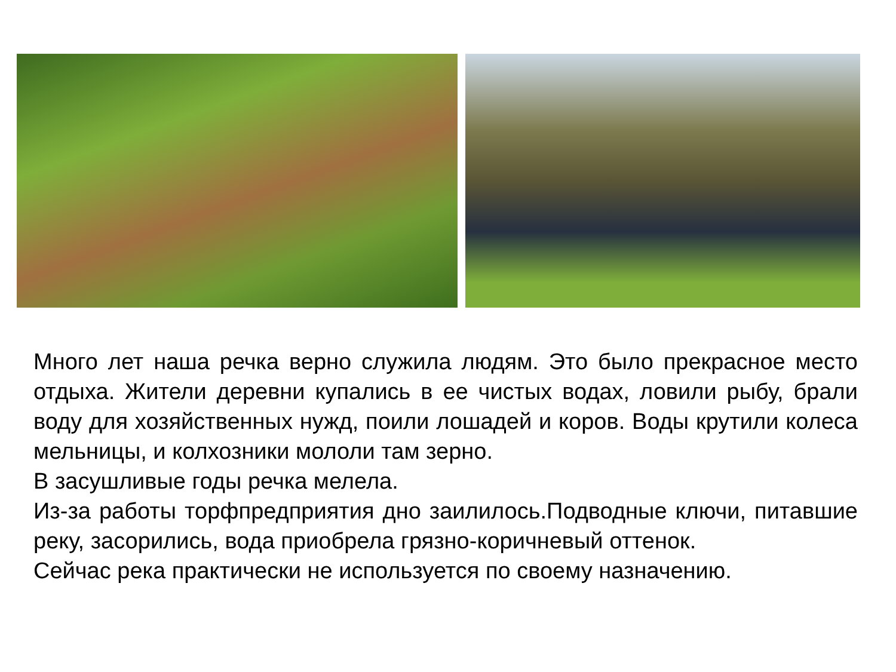Много лет наша речка верно служила людям. Это было прекрасное место отдыха. Жители деревни купались в ее чистых водах, ловили рыбу, брали воду для хозяйственных нужд, поили лошадей и коров. Воды крутили колеса мельницы, и колхозники мололи там зерно.
В засушливые годы речка мелела.
Из-за работы торфпредприятия дно заилилось.Подводные ключи, питавшие реку, засорились, вода приобрела грязно-коричневый оттенок.
Сейчас река практически не используется по своему назначению.